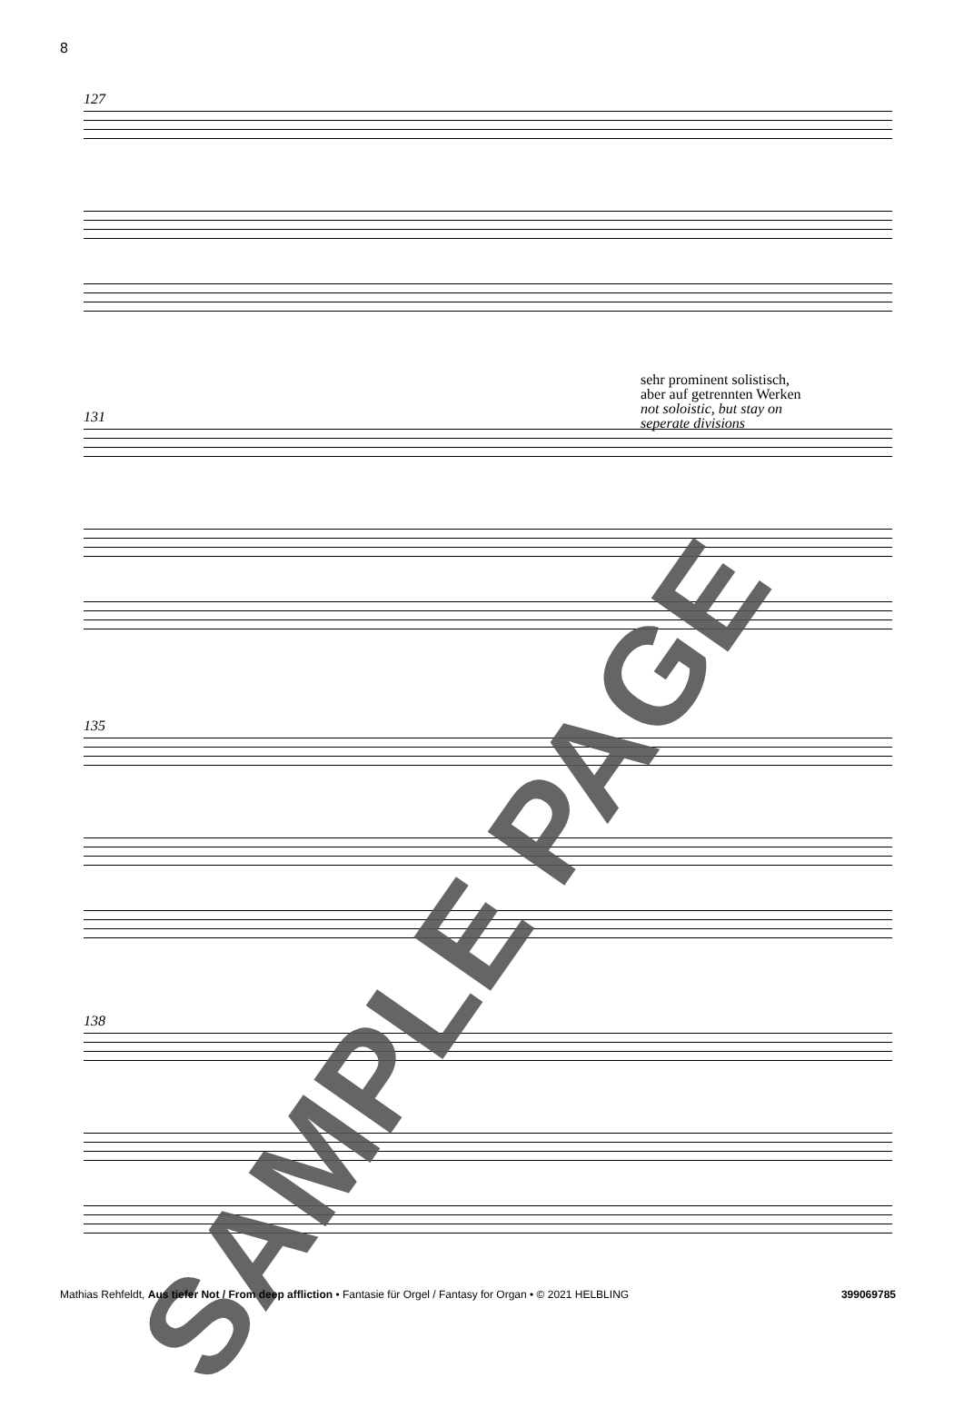8
127
sehr prominent solistisch,
aber auf getrennten Werken
not soloistic, but stay on
seperate divisions
131
135
138
SAMPLE PAGE
Mathias Rehfeldt, Aus tiefer Not / From deep affliction • Fantasie für Orgel / Fantasy for Organ • © 2021 HELBLING 399069785